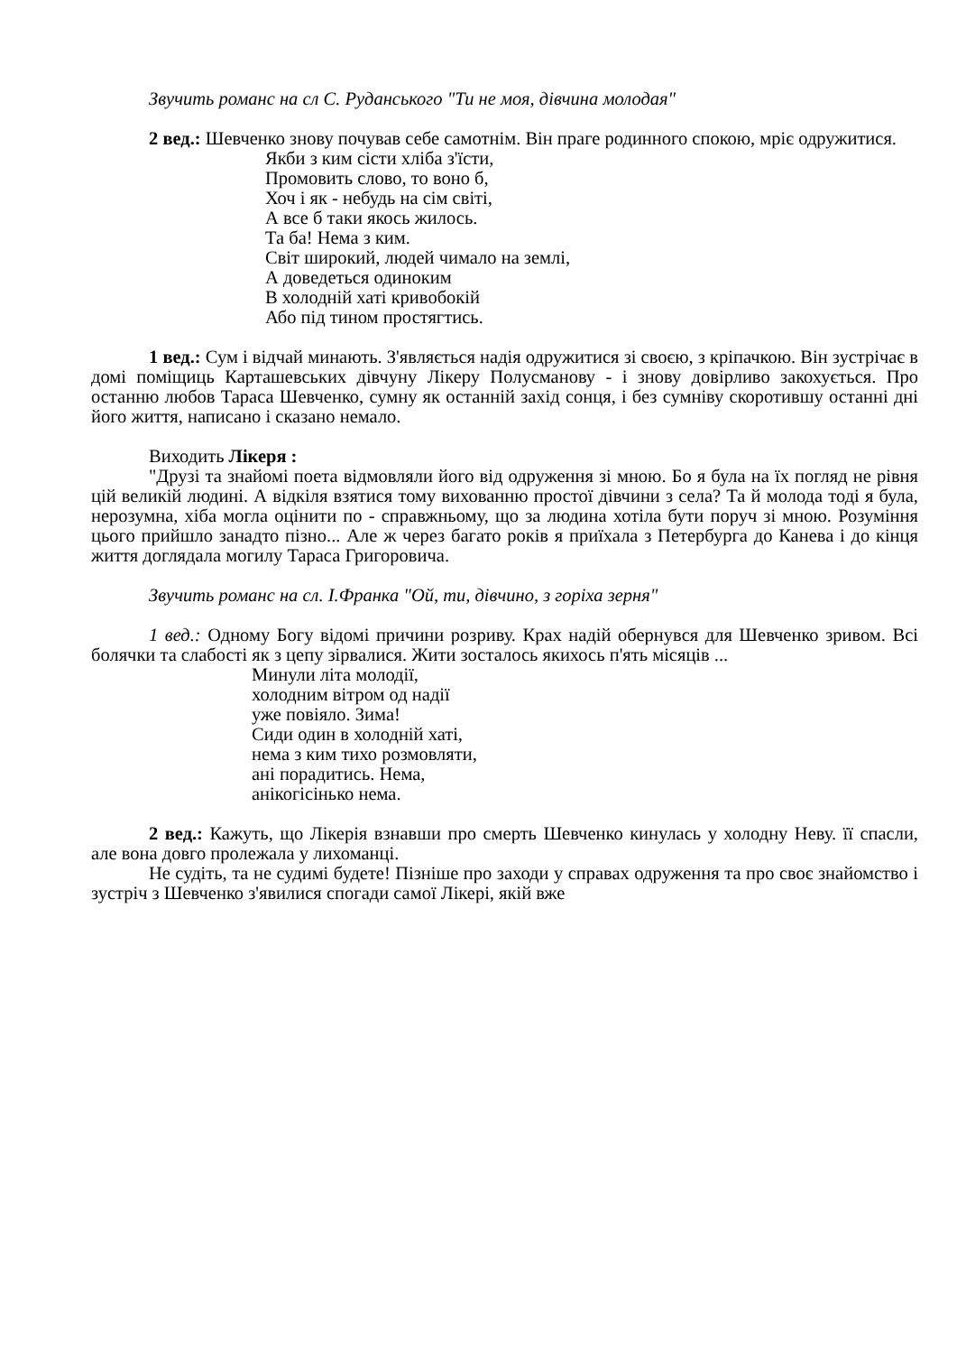Звучить романс на сл С. Руданського "Ти не моя, дівчина молодая"
2 вед.: Шевченко знову почував себе самотнім. Він праге родинного спокою, мріє одружитися.
Якби з ким сісти хліба з'їсти,
Промовить слово, то воно б,
Хоч і як - небудь на сім світі,
А все б таки якось жилось.
Та ба! Нема з ким.
Світ широкий, людей чимало на землі,
А доведеться одиноким
В холодній хаті кривобокій
Або під тином простягтись.
1 вед.: Сум і відчай минають. З'являється надія одружитися зі своєю, з кріпачкою. Він зустрічає в домі поміщиць Карташевських дівчуну Лікеру Полусманову - і знову довірливо закохується. Про останню любов Тараса Шевченко, сумну як останній захід сонця, і без сумніву скоротившу останні дні його життя, написано і сказано немало.
Виходить Лікеря :
"Друзі та знайомі поета відмовляли його від одруження зі мною. Бо я була на їх погляд не рівня цій великій людині. А відкіля взятися тому вихованню простої дівчини з села? Та й молода тоді я була, нерозумна, хіба могла оцінити по - справжньому, що за людина хотіла бути поруч зі мною. Розуміння цього прийшло занадто пізно... Але ж через багато років я приїхала з Петербурга до Канева і до кінця життя доглядала могилу Тараса Григоровича.
Звучить романс на сл. І.Франка "Ой, ти, дівчино, з горіха зерня"
1 вед.: Одному Богу відомі причини розриву. Крах надій обернувся для Шевченко зривом. Всі болячки та слабості як з цепу зірвалися. Жити зосталось якихось п'ять місяців ...
Минули літа молодії,
холодним вітром од надії
уже повіяло. Зима!
Сиди один в холодній хаті,
нема з ким тихо розмовляти,
ані порадитись. Нема,
анікогісінько нема.
2 вед.: Кажуть, що Лікерія взнавши про смерть Шевченко кинулась у холодну Неву. її спасли, але вона довго пролежала у лихоманці.
Не судіть, та не судимі будете! Пізніше про заходи у справах одруження та про своє знайомство і зустріч з Шевченко з'явилися спогади самої Лікері, якій вже